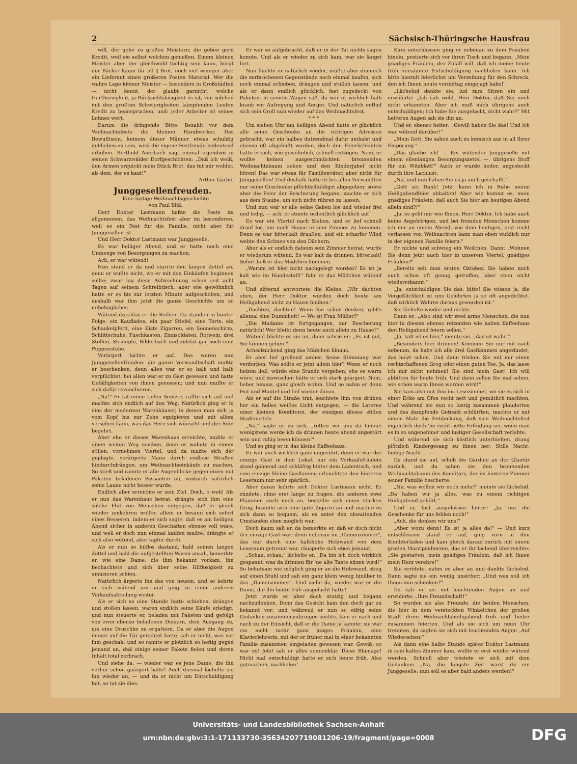2 Sächsisch-Thüringsche Hausfrau
will, der gehe zu großen Meistern; die geben gern Kredit, weil sie selbst welchen genießen. Einem kleinen Meister aber, der gleichwohl tüchtig sein kann, borgt der Bäcker kaum für 50 ₰ Brot, noch viel weniger aber ein Lieferant einen größeren Posten Material. Wer die wahre Lage kleiner Meister — besonders in Großstädten — nicht kennt, der glaubt garnicht, welche Hartherzigkeit, ja Rücksichtslosigkeit es ist, von solchen mit den größten Schwierigkeiten kämpfenden Leuten Kredit zu beanspruchen, und: jeder Arbeiter ist seines Lohnes wert.
Darum die dringende Bitte: Bezahlt vor dem Weihnachtsfeste die kleinen Handwerker. Das Bewußtsein, keinem dieser Männer etwas schuldig geblieben zu sein, wird die eigene Festfreude bedeutend erhöhen. Berthold Auerbach sagt einmal irgendwo in seinen Schwarzwälder Dorfgeschichten: „Daß ich weiß, den Armen erquickt mein Stück Brot, das tut mir wohler, als dem, der es kaut!"
Arthur Garbe.
Junggesellenfreuden.
Eine lustige Weihnachtsgeschichte
von Paul Bliß.
Herr Doktor Lastmann haßte die Feste im allgemeinen, das Weihnachtsfest aber im besonderen, weil es ein Fest für die Familie, nicht aber für Junggesellen ist.
Und Herr Doktor Lastmann war Junggeselle.
Es war heiliger Abend, und er hatte noch eine Unmenge von Besorgungen zu machen.
Ach, er war wütend!
Nun stand er da und starrte den langen Zettel an, denn er wußte nicht, wo er mit den Einkäufen beginnen sollte; zwar lag diese Aufzeichnung schon seit acht Tagen auf seinem Schreibtisch, aber wie gewöhnlich hatte er es bis zur letzten Minute aufgeschoben, und deshalb war ihm jetzt die ganze Geschichte um so unbehaglicher.
Wütend durchlas er die Reihen. Da standen in bunter Folge: ein Kaufladen, ein paar Stiefel, eine Torte, ein Schaukelpferd, eine Kiste Zigarren, ein Sonnenschirm, Schlittschuhe, Tuschkasten, Zinnsoldaten, Rotwein, drei Stollen, Strümpfe, Bilderbuch und zuletzt gar noch eine Puppenstube.
Verärgert lachte er auf. Das waren nun Junggesellenfreuden: die ganze Verwandtschaft mußte er beschenken, denn allen war er so halb und halb verpflichtet, bei allen war er zu Gast gewesen und hatte Gefälligkeiten von ihnen genossen; und nun mußte er sich dafür revanchieren.
„Na!" Er tat einen tiefen Seufzer, raffte sich auf und machte sich endlich auf den Weg. Natürlich ging er in eins der modernen Warenhäuser, in denen man sich ja vom Kopf bis zur Zehe equipieren und mit allem versehen kann, was das Herz sich wünscht und der Sinn begehrt.
Aber ehe er dieses Warenhaus erreichte, mußte er einen weiten Weg machen, denn er wohnte in einem stillen, vornehmen Viertel, und da mußte sich der geplagte, verärgerte Mann durch endlose Straßen hindurchdrängen, um Weihnachtseinkäufe zu machen. So stieß und rannte er alle Augenblicke gegen einen mit Paketen beladenen Passanten an, wodurch natürlich seine Laune nicht besser wurde.
Endlich aber erreichte er sein Ziel. Doch, o weh! Als er nun das Warenhaus betrat, drängte sich ihm eine solche Flut von Menschen entgegen, daß er gleich wieder umkehren wollte; allein er besann sich sofort eines Besseren, indem er sich sagte, daß es am heiligen Abend sicher in anderen Geschäften ebenso voll wäre, und weil er doch nun einmal kaufen mußte, drängte er sich also wütend, aber tapfer durch.
Als er nun so hilflos dastand, bald seinen langen Zettel und bald die aufgestellten Waren ansah, bemerkte er, wie eine Dame, die ihm bekannt vorkam, ihn beobachtete und sich über seine Hilflosigkeit zu amüsieren schien.
Natürlich ärgerte ihn das von neuem, und so kehrte er sich wütend um und ging zu einer anderen Verkaufsabteilung weiter.
Als er sich so eine Stunde hatte schieben, drängen und stoßen lassen, waren endlich seine Käufe erledigt, und nun steuerte er, beladen mit Paketen und gefolgt von zwei ebenso beladenen Dienern, dem Ausgang zu, um eine Droschke zu ergattern. Da er aber die Augen immer auf die Tür gerichtet hatte, sah er nicht, was vor ihm geschah; und so rannte er plötzlich so heftig gegen jemand an, daß einige seiner Pakete fielen und deren Inhalt total zerbrach.
Und siehe da, — wieder war es jene Dame, die ihn vorher schon geärgert hatte! Auch diesmal lächelte sie ihn wieder an, — und da er nicht um Entschuldigung bat, so tat sie dies.
Er war so aufgebracht, daß er in der Tat nichts sagen konnte. Und als er wieder zu sich kam, war sie längst fort.
Nun fluchte er natürlich wieder, mußte aber dennoch die zerbrochenen Gegenstände noch einmal kaufen, sich noch einmal schieben, drängen und stoßen lassen; und als er dann endlich glücklich, fast zugedeckt von Paketen, in seinem Wagen saß, da war er wirklich halb krank vor Aufregung und Aerger. Und natürlich entlud sich sein Groll nun wieder auf das Weihnachtsfest.
* * *
Um sieben Uhr am heiligen Abend hatte er glücklich alle seine Geschenke an die richtigen Adressen gebracht, war ein halbes dutzendmal dafür umhalst und ebenso oft abgeküßt worden, doch den Feierlichkeiten hatte er sich, wie gewöhnlich, schnell entzogen. Nein, er wollte keinen ausgeschmückten brennenden Weihnachtsbaum sehen und den Kinderjubel nicht hören! Das war etwas für Familienväter, aber nicht für Junggesellen! Und deshalb hatte er bei allen Verwandten nur seine Geschenke pflichtschuldigst abgegeben: sowie aber die Feier der Bescherung begann, machte er sich aus dem Staube, um sich nicht rühren zu lassen.
Und nun war er alle seine Gaben los und wieder frei und ledig, — ach, er atmete ordentlich glücklich auf!
Es war ein Viertel nach Sieben, und er lief schnell drauf los, um nach Hause in sein Zimmer zu kommen. Denn es war bitterkalt draußen, und ein scharfer Wind wehte den Schnee von den Dächern.
Aber als er endlich daheim sein Zimmer betrat, wurde er wiederum wütend. Es war kalt da drinnen, bitterkalt! Sofort ließ er das Mädchen kommen.
„Warum ist hier nicht nachgelegt worden? Es ist ja kalt wie im Hundestall!" fuhr er das Mädchen wütend an.
Und zitternd antwortete die Kleine: „Wir dachten eben, der Herr Doktor würden doch heute am Heiligabend nicht zu Hause bleiben."
„Dachten, dachten! Wenn Sie schon denken, gibt's allemal eine Dummheit! — Wo ist Frau Müller?"
„Die Madame ist fortgegangen, zur Bescherung natürlich! Wer bleibt denn heute auch allein zu Hause?"
Wütend blickte er sie an, dann schrie er: „Es ist gut, Sie können gehen!"
Achselzuckend ging das Mädchen hinaus.
Er aber lief grollend umher. Seine Stimmung war verdorben. Was sollte er jetzt allein hier? Wenn er noch heizen ließ, würde eine Stunde vergehen, ehe es warm wäre, und inzwischen hätte er sich stark geärgert. Nein, lieber hinaus, ganz gleich wohin. Und so nahm er denn Hut und Mantel und lief wieder davon.
Als er auf die Straße trat, leuchtete ihm von drüben her ein helles weißes Licht entgegen, — die Laterne einer kleinen Konditorei, der einzigen dieses stillen Stadtviertels.
„Na," sagte er zu sich, „retten wir uns da hinein: wenigstens werde ich da drinnen heute abend ungestört sein und ruhig lesen können!"
Und so ging er in das kleine Kaffeehaus.
Er war auch wirklich ganz ungestört, denn er war der einzige Gast in dem Lokal; nur ein Verkaufsfräulein stand gähnend und schläfrig hinter dem Ladentisch, und eine einzige kleine Gasflamme erleuchtete den hinteren Leseraum nur sehr spärlich.
Aber daran kehrte sich Doktor Lastmann nicht. Er zündete, ohne erst lange zu fragen, die anderen zwei Flammen auch noch an, bestellte sich einen starken Grog, brannte sich eine gute Zigarre an und machte es sich dann so bequem, als es unter den obwaltenden Umständen eben möglich war.
Doch kaum saß er, da bemerkte er, daß er doch nicht der einzige Gast war; denn nebenan im „Damenzimmer", das nur durch eine halbhohe Holzwand von dem Leseraum getrennt war, räusperte sich eben jemand.
„Schau, schau," lächelte er. „Da bin ich doch wirklich gespannt, was da drinnen für 'ne alte Tante sitzen wird!" So behutsam wie möglich ging er an die Holzwand, stieg auf einen Stuhl und sah ein ganz klein wenig hinüber in das „Damenzimmer". Und siehe da, wieder war es die Dame, die ihn heute früh ausgelacht hatte!
Jetzt wurde er aber doch stutzig und begann nachzudenken. Denn das Gesicht kam ihm doch gar zu bekannt vor; und während er nun so eifrig seine Gedanken zusammenzubringen suchte, kam er nach und nach zu der Einsicht, daß er die Dame ja kannte: sie war ein nicht mehr ganz junges Fräulein, eine Klavierlehrerin, mit der er früher mal in einer bekannten Familie zusammen eingeladen gewesen war. Gewiß, so war es! Jetzt sah er alles sonnenklar. Diese Blamage! Nicht mal entschuldigt hatte er sich heute früh. Also gutmachen, nachholen!
Kurz entschlossen ging er nebenan zu dem Fräulein hinein, postierte sich vor ihren Tisch und begann: „Mein gnädiges Fräulein, der Zufall will, daß ich meine heute früh versäumte Entschuldigung nachholen kann. Ich bitte hiermit feierlichst um Verzeihung für den Schreck, den ich Ihnen heute vormittag eingejagt habe!"
„Lächelnd dankte sie, lud zum Sitzen ein und erwiderte: „Ich sah wohl, Herr Doktor, daß Sie mich nicht erkannten. Aber ich muß mich übrigens auch entschuldigen; ich habe Sie ausgelacht, nicht wahr?" Mit heiteren Augen sah sie ihn an.
Und er, ebenso heiter: „Gewiß haben Sie das! Und ich war wütend darüber!"
„Mein Gott, Sie sahen auch zu komisch aus in all Ihrer Empörung."
„Das glaube ich! — Ein wütender Junggeselle mit einem ellenlangen Besorgungszettel —, übrigens Stoff für ein Witzblatt!" Auch er wurde heiter, angesteckt durch ihre Lachlust.
„Na, und nun haben Sie es ja auch geschafft."
„Gott sei Dank! Jetzt kann ich in Ruhe meine Heiligabendfeier abhalten! Aber wie kommt es, mein gnädiges Fräulein, daß auch Sie hier am heutigen Abend allein sind?!"
„Ja, es geht mir wie Ihnen, Herr Doktor. Ich habe auch keine Angehörigen; und bei fremden Menschen komme ich mir an einem Abend, wie dem heutigen, erst recht verlassen vor. Weihnachten kann man eben wirklich nur in der eigenen Familie feiern."
Er nickte und schwieg ein Weilchen. Dann: „Wohnen Sie denn jetzt auch hier in unserem Viertel, gnädiges Fräulein?"
„Bereits seit dem ersten Oktober. Sie haben mich auch schon oft genug getroffen, aber eben nicht wiedererkannt."
„Ja, entschuldigen Sie das, bitte! Sie wissen ja, die Vergeßlichkeit ist uns Gelehrten ja so oft angedichtet, daß wirklich Wahres daraus geworden ist."
Sie lächelte wieder und nickte.
Dann er: „Also sind wir zwei arme Menschen, die nun hier in diesem ebenso reizenden wie kalten Kaffeehaus den Heiligabend feiern sollen."
„Ja, kalt ist es hier," meinte sie, „das ist wahr!"
„Besonders hier drinnen! Kommen Sie nur mit nach nebenan, da habe ich alle drei Gasflammen angezündet, das heizt schon. Und dann trinken Sie mit mir einen rechtschaffenen Grog oder einen guten Tee. Ja, das lasse ich mir nicht nehmen! Sie sind mein Gast! Ich will abbitten für heute früh. Und dann sollen Sie mal sehen, wie schön warm Ihnen werden wird!"
Sie kam also mit ihm ins Lesezimmer, wo sie es sich in einer Ecke am Ofen recht nett und gemütlich machten. Und während sie nun so lustig zusammen plauderten und das dampfende Getränk schlürften, machte er mit einem Male die Entdeckung, daß so'n Weihnachtsfest eigentlich doch 'ne recht nette Erfindung sei, wenn man es in so angenehmer und lustiger Gesellschaft verlebte.
Und während sie sich köstlich unterhielten, drang plötzlich Kindergesang zu ihnen her: Stille Nacht, heilige Nacht — —
Da stand sie auf, schob die Gardine an der Glastür zurück, und da sahen sie den brennenden Weihnachtsbaum des Konditors, der im hinteren Zimmer seiner Familie bescherte.
„Na, was wollen wir noch mehr!" meinte sie lächelnd. „Da haben wir ja alles, was zu einem richtigen Heiligabend gehört."
Und er, fast ausgelassen heiter: „Ja, nur die Geschenke für uns fehlen noch!"
„Ach, die denken wir uns!"
„Aber wozu denn! Es ist ja alles da!" — Und kurz entschlossen stand er auf, ging vorn in den Konditorladen und kam gleich darauf zurück mit einem großen Marzipanherzen, das er ihr lachend überreichte: „Sie gestatten, mein gnädiges Fräulein, daß ich Ihnen mein Herz verehre!"
Sie errötete, nahm es aber an und dankte lächelnd. Dann sagte sie ein wenig unsicher: „Und was soll ich Ihnen nun schenken?"
Da sah er sie mit leuchtenden Augen an und erwiderte: „Ihre Freundschaft!"
So wurden sie also Freunde, die beiden Menschen, die hier in dem versteckten Winkelchen der großen Stadt ihren Weihnachtsheiligabend froh und heiter zusammen feierten. Und als sie sich um neun Uhr trennten, da sagten sie sich mit leuchtenden Augen „Auf Wiedersehen!"
Als dann eine halbe Stunde später Doktor Lastmann in sein kaltes Zimmer kam, wollte er erst wieder wütend werden. Schnell aber tröstete er sich mit dem Gedanken: „Na, die längste Zeit warst du ein Junggeselle; nun soll es aber bald anders werden!"
Universitäts- und Landesbibliothek Sachsen-Anhalt
urn:nbn:de:gbv:3:1-171133730-35634207719081206-19/fragment/page=0008
DFG